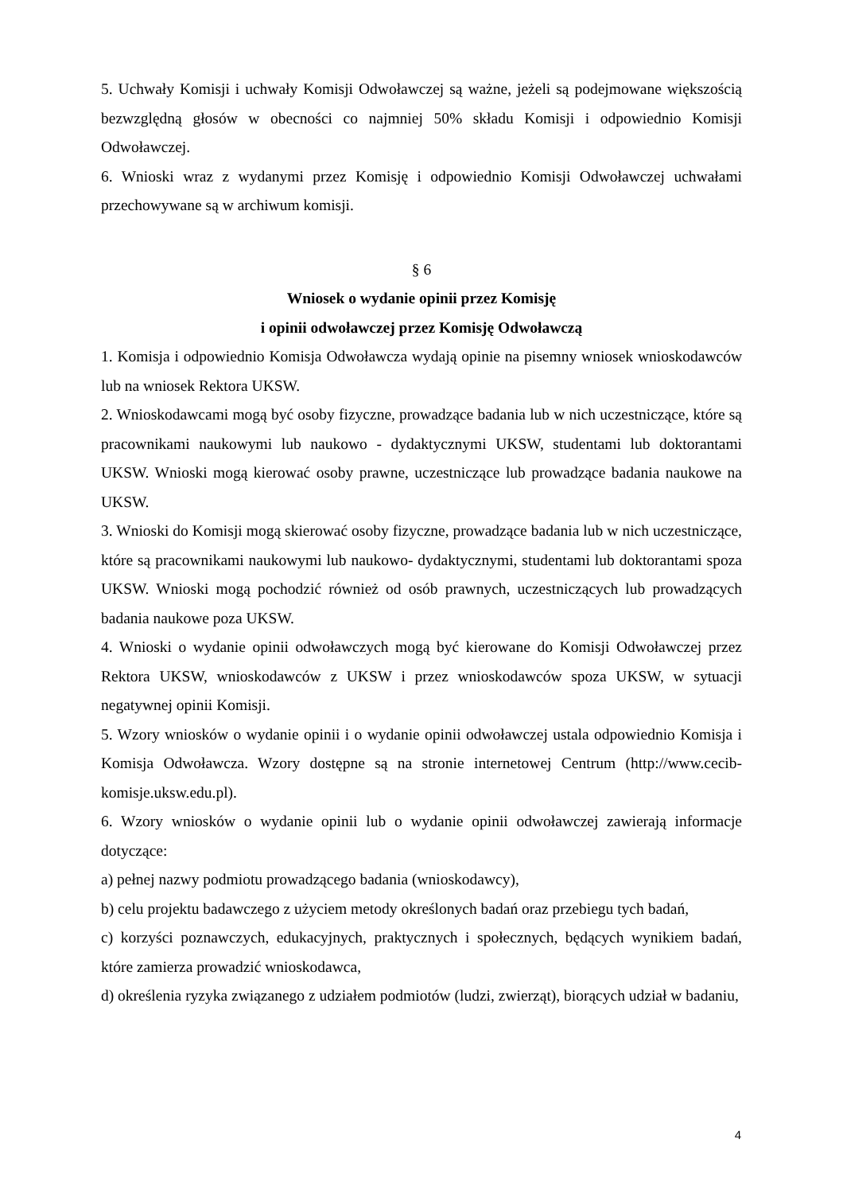5. Uchwały Komisji i uchwały Komisji Odwoławczej są ważne, jeżeli są podejmowane większością bezwzględną głosów w obecności co najmniej 50% składu Komisji i odpowiednio Komisji Odwoławczej.
6. Wnioski wraz z wydanymi przez Komisję i odpowiednio Komisji Odwoławczej uchwałami przechowywane są w archiwum komisji.
§ 6
Wniosek o wydanie opinii przez Komisję
i opinii odwoławczej przez Komisję Odwoławczą
1. Komisja i odpowiednio Komisja Odwoławcza wydają opinie na pisemny wniosek wnioskodawców lub na wniosek Rektora UKSW.
2. Wnioskodawcami mogą być osoby fizyczne, prowadzące badania lub w nich uczestniczące, które są pracownikami naukowymi lub naukowo - dydaktycznymi UKSW, studentami lub doktorantami UKSW. Wnioski mogą kierować osoby prawne, uczestniczące lub prowadzące badania naukowe na UKSW.
3. Wnioski do Komisji mogą skierować osoby fizyczne, prowadzące badania lub w nich uczestniczące, które są pracownikami naukowymi lub naukowo- dydaktycznymi, studentami lub doktorantami spoza UKSW. Wnioski mogą pochodzić również od osób prawnych, uczestniczących lub prowadzących badania naukowe poza UKSW.
4. Wnioski o wydanie opinii odwoławczych mogą być kierowane do Komisji Odwoławczej przez Rektora UKSW, wnioskodawców z UKSW i przez wnioskodawców spoza UKSW, w sytuacji negatywnej opinii Komisji.
5. Wzory wniosków o wydanie opinii i o wydanie opinii odwoławczej ustala odpowiednio Komisja i Komisja Odwoławcza. Wzory dostępne są na stronie internetowej Centrum (http://www.cecib-komisje.uksw.edu.pl).
6. Wzory wniosków o wydanie opinii lub o wydanie opinii odwoławczej zawierają informacje dotyczące:
a) pełnej nazwy podmiotu prowadzącego badania (wnioskodawcy),
b) celu projektu badawczego z użyciem metody określonych badań oraz przebiegu tych badań,
c) korzyści poznawczych, edukacyjnych, praktycznych i społecznych, będących wynikiem badań, które zamierza prowadzić wnioskodawca,
d) określenia ryzyka związanego z udziałem podmiotów (ludzi, zwierząt), biorących udział w badaniu,
4